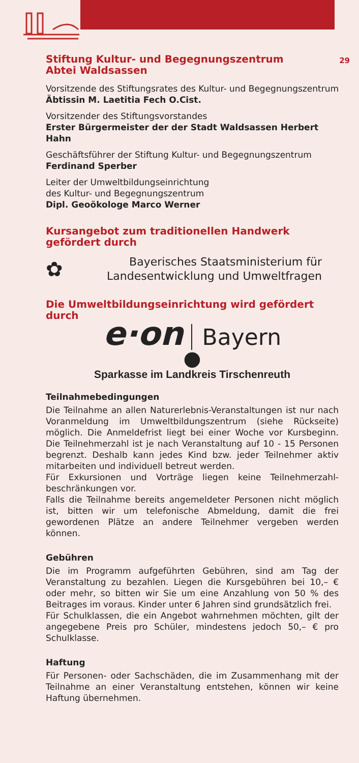29
Stiftung Kultur- und Begegnungszentrum
Abtei Waldsassen
Vorsitzende des Stiftungsrates des Kultur- und Begegnungszentrum
Äbtissin M. Laetitia Fech O.Cist.
Vorsitzender des Stiftungsvorstandes
Erster Bürgermeister der der Stadt Waldsassen Herbert Hahn
Geschäftsführer der Stiftung Kultur- und Begegnungszentrum
Ferdinand Sperber
Leiter der Umweltbildungseinrichtung
des Kultur- und Begegnungszentrum
Dipl. Geoökologe Marco Werner
Kursangebot zum traditionellen Handwerk gefördert durch
✿
Bayerisches Staatsministerium für
Landesentwicklung und Umweltfragen
Die Umweltbildungseinrichtung wird gefördert durch
e·on Bayern
●
Sparkasse im Landkreis Tirschenreuth
Teilnahmebedingungen
Die Teilnahme an allen Naturerlebnis-Veranstaltungen ist nur nach Voranmeldung im Umweltbildungszentrum (siehe Rückseite) möglich. Die Anmeldefrist liegt bei einer Woche vor Kursbeginn. Die Teilnehmerzahl ist je nach Veranstaltung auf 10 - 15 Personen begrenzt. Deshalb kann jedes Kind bzw. jeder Teilnehmer aktiv mitarbeiten und individuell betreut werden.
Für Exkursionen und Vorträge liegen keine Teilnehmerzahl-beschränkungen vor.
Falls die Teilnahme bereits angemeldeter Personen nicht möglich ist, bitten wir um telefonische Abmeldung, damit die frei gewordenen Plätze an andere Teilnehmer vergeben werden können.
Gebühren
Die im Programm aufgeführten Gebühren, sind am Tag der Veranstaltung zu bezahlen. Liegen die Kursgebühren bei 10,– € oder mehr, so bitten wir Sie um eine Anzahlung von 50 % des Beitrages im voraus. Kinder unter 6 Jahren sind grundsätzlich frei.
Für Schulklassen, die ein Angebot wahrnehmen möchten, gilt der angegebene Preis pro Schüler, mindestens jedoch 50,– € pro Schulklasse.
Haftung
Für Personen- oder Sachschäden, die im Zusammenhang mit der Teilnahme an einer Veranstaltung entstehen, können wir keine Haftung übernehmen.